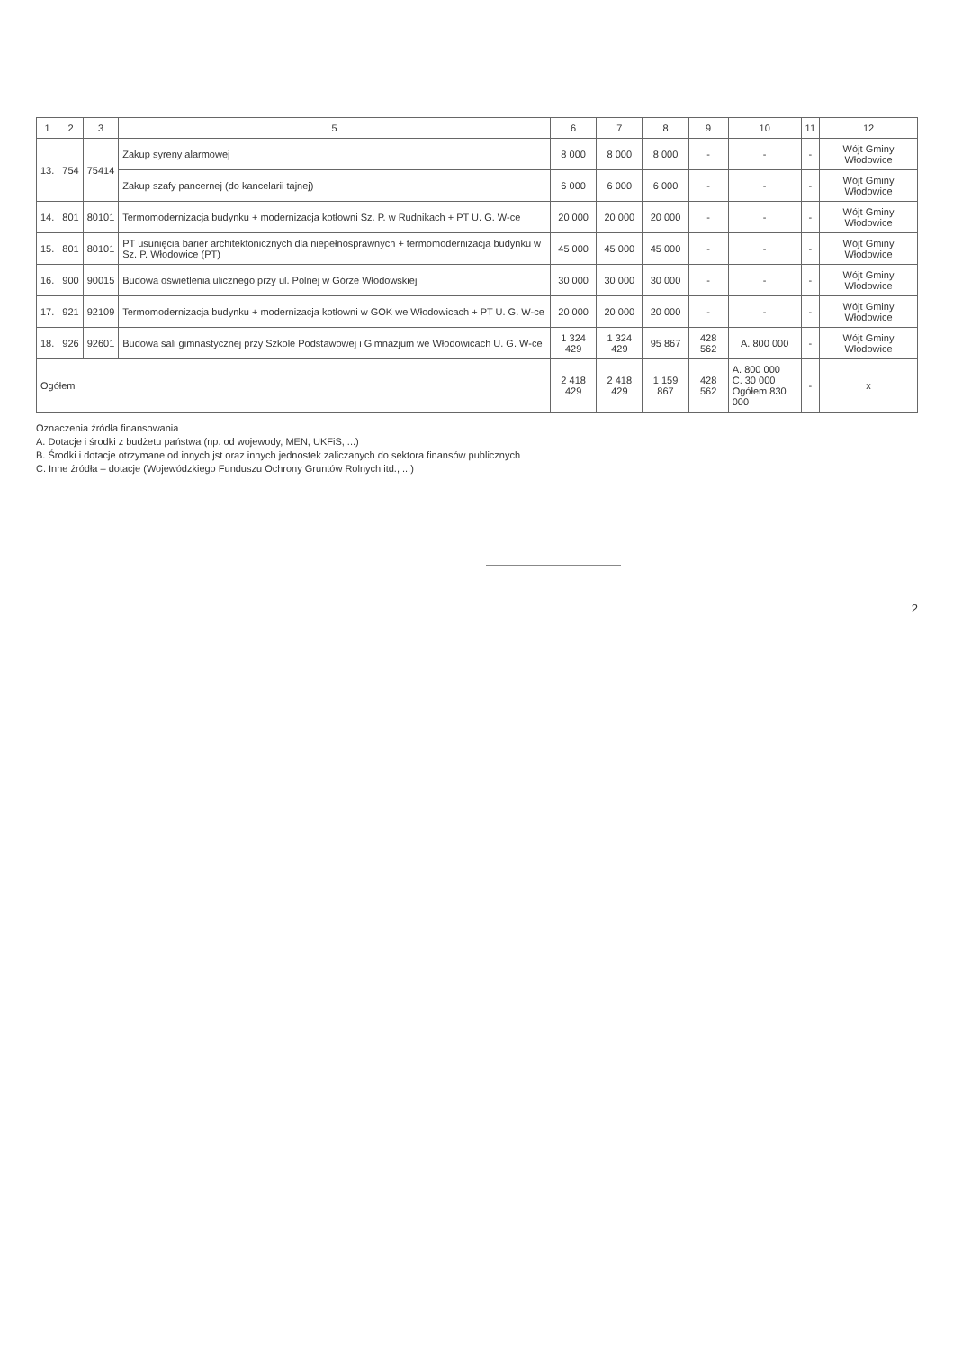| 1 | 2 | 3 | 5 | 6 | 7 | 8 | 9 | 10 | 11 | 12 |
| --- | --- | --- | --- | --- | --- | --- | --- | --- | --- | --- |
| 13. | 754 | 75414 | Zakup syreny alarmowej | 8 000 | 8 000 | 8 000 | - | - | - | Wójt Gminy Włodowice |
| | | | Zakup szafy pancernej (do kancelarii tajnej) | 6 000 | 6 000 | 6 000 | - | - | - | Wójt Gminy Włodowice |
| 14. | 801 | 80101 | Termomodernizacja budynku + modernizacja kotłowni Sz. P. w Rudnikach + PT U. G. W-ce | 20 000 | 20 000 | 20 000 | - | - | - | Wójt Gminy Włodowice |
| 15. | 801 | 80101 | PT usunięcia barier architektonicznych dla niepełnosprawnych + termomodernizacja budynku w Sz. P. Włodowice (PT) | 45 000 | 45 000 | 45 000 | - | - | - | Wójt Gminy Włodowice |
| 16. | 900 | 90015 | Budowa oświetlenia ulicznego przy ul. Polnej w Górze Włodowskiej | 30 000 | 30 000 | 30 000 | - | - | - | Wójt Gminy Włodowice |
| 17. | 921 | 92109 | Termomodernizacja budynku + modernizacja kotłowni w GOK we Włodowicach + PT U. G. W-ce | 20 000 | 20 000 | 20 000 | - | - | - | Wójt Gminy Włodowice |
| 18. | 926 | 92601 | Budowa sali gimnastycznej przy Szkole Podstawowej i Gimnazjum we Włodowicach U. G. W-ce | 1 324 429 | 1 324 429 | 95 867 | 428 562 | A. 800 000 | - | Wójt Gminy Włodowice |
| Ogółem | | | | 2 418 429 | 2 418 429 | 1 159 867 | 428 562 | A. 800 000 C. 30 000 Ogółem 830 000 | - | x |
Oznaczenia źródła finansowania
A. Dotacje i środki z budżetu państwa (np. od wojewody, MEN, UKFiS, ...)
B. Środki i dotacje otrzymane od innych jst oraz innych jednostek zaliczanych do sektora finansów publicznych
C. Inne źródła – dotacje (Wojewódzkiego Funduszu Ochrony Gruntów Rolnych itd., ...)
2